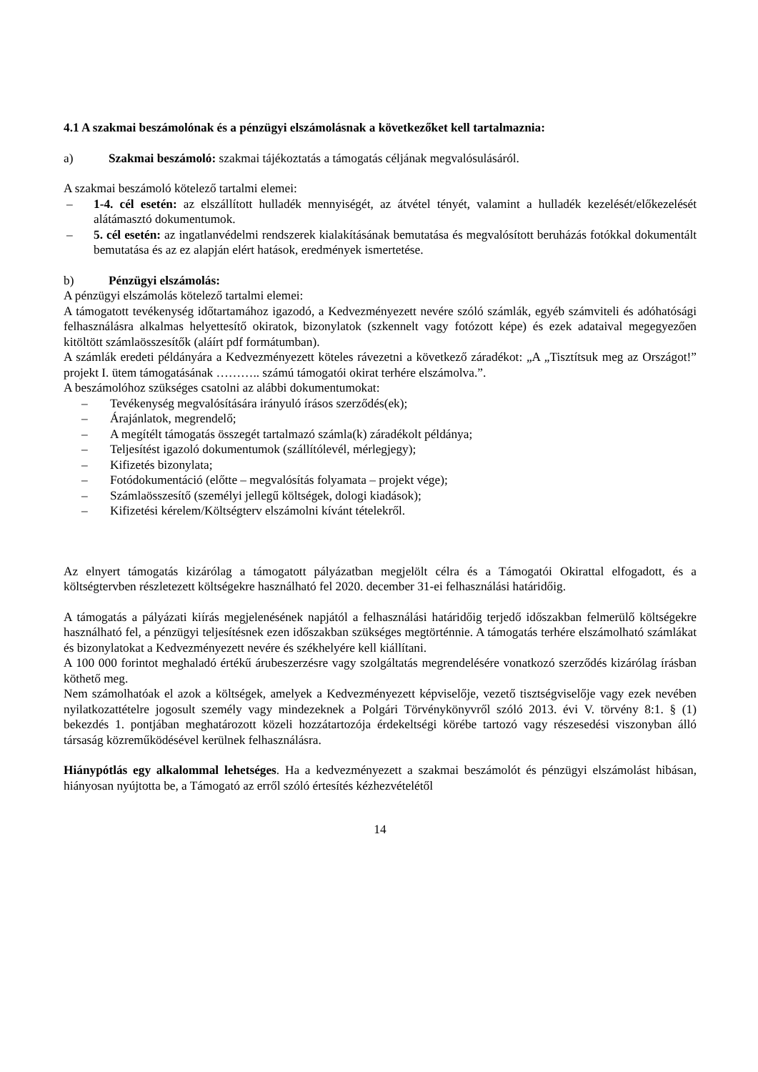4.1 A szakmai beszámolónak és a pénzügyi elszámolásnak a következőket kell tartalmaznia:
a) Szakmai beszámoló: szakmai tájékoztatás a támogatás céljának megvalósulásáról.
A szakmai beszámoló kötelező tartalmi elemei:
– 1-4. cél esetén: az elszállított hulladék mennyiségét, az átvétel tényét, valamint a hulladék kezelését/előkezelését alátámasztó dokumentumok.
– 5. cél esetén: az ingatlanvédelmi rendszerek kialakításának bemutatása és megvalósított beruházás fotókkal dokumentált bemutatása és az ez alapján elért hatások, eredmények ismertetése.
b) Pénzügyi elszámolás:
A pénzügyi elszámolás kötelező tartalmi elemei:
A támogatott tevékenység időtartamához igazodó, a Kedvezményezett nevére szóló számlák, egyéb számviteli és adóhatósági felhasználásra alkalmas helyettesítő okiratok, bizonylatok (szkennelt vagy fotózott képe) és ezek adataival megegyezően kitöltött számlaösszesítők (aláírt pdf formátumban).
A számlák eredeti példányára a Kedvezményezett köteles rávezetni a következő záradékot: „A „Tisztítsuk meg az Országot!” projekt I. ütem támogatásának ……….. számú támogatói okirat terhére elszámolva.”.
A beszámolóhoz szükséges csatolni az alábbi dokumentumokat:
– Tevékenység megvalósítására irányuló írásos szerződés(ek);
– Árajánlatok, megrendelő;
– A megítélt támogatás összegét tartalmazó számla(k) záradékolt példánya;
– Teljesítést igazoló dokumentumok (szállítólevél, mérlegjegy);
– Kifizetés bizonylata;
– Fotódokumentáció (előtte – megvalósítás folyamata – projekt vége);
– Számlaösszesítő (személyi jellegű költségek, dologi kiadások);
– Kifizetési kérelem/Költségterv elszámolni kívánt tételekről.
Az elnyert támogatás kizárólag a támogatott pályázatban megjelölt célra és a Támogatói Okirattal elfogadott, és a költségtervben részletezett költségekre használható fel 2020. december 31-ei felhasználási határidőig.
A támogatás a pályázati kiírás megjelenésének napjától a felhasználási határidőig terjedő időszakban felmerülő költségekre használható fel, a pénzügyi teljesítésnek ezen időszakban szükséges megtörténnie. A támogatás terhére elszámolható számlákat és bizonylatokat a Kedvezményezett nevére és székhelyére kell kiállítani.
A 100 000 forintot meghaladó értékű árubeszerzésre vagy szolgáltatás megrendelésére vonatkozó szerződés kizárólag írásban köthető meg.
Nem számolhatóak el azok a költségek, amelyek a Kedvezményezett képviselője, vezető tisztségviselője vagy ezek nevében nyilatkozattételre jogosult személy vagy mindezeknek a Polgári Törvénykönyvről szóló 2013. évi V. törvény 8:1. § (1) bekezdés 1. pontjában meghatározott közeli hozzátartozója érdekeltségi körébe tartozó vagy részesedési viszonyban álló társaság közreműködésével kerülnek felhasználásra.
Hiánypótlás egy alkalommal lehetséges. Ha a kedvezményezett a szakmai beszámolót és pénzügyi elszámolást hibásan, hiányosan nyújtotta be, a Támogató az erről szóló értesítés kézhezvételétől
14